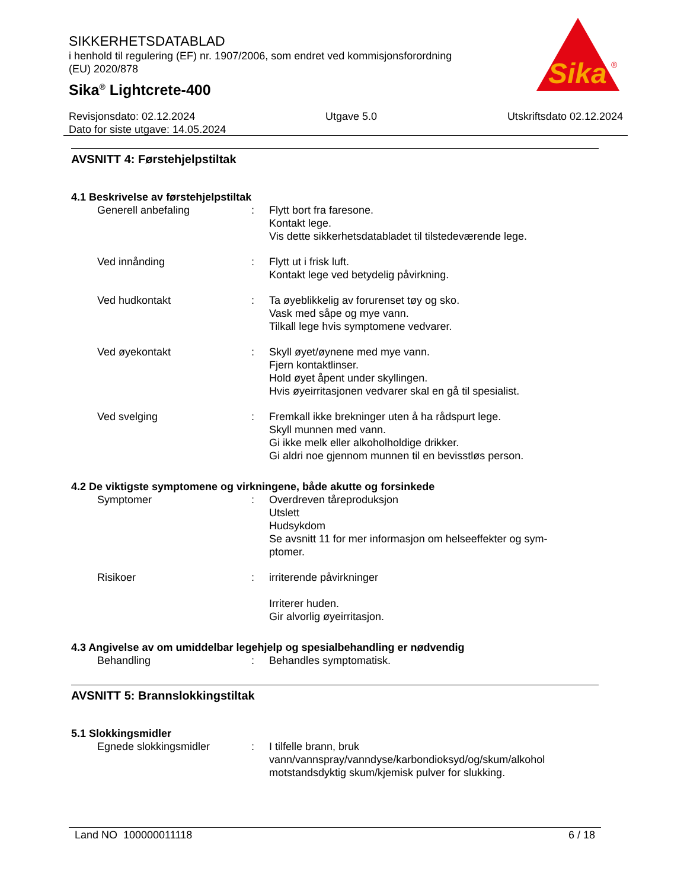SIKKERHETSDATABLAD
i henhold til regulering (EF) nr. 1907/2006, som endret ved kommisjonsforordning (EU) 2020/878
Sika<sup>®</sup> Lightcrete-400
Sika
®
Revisjonsdato: 02.12.2024 Utgave 5.0 Utskriftsdato 02.12.2024
Dato for siste utgave: 14.05.2024
AVSNITT 4: Førstehjelpstiltak
4.1 Beskrivelse av førstehjelpstiltak
Generell anbefaling : Flytt bort fra faresone.
Kontakt lege.
Vis dette sikkerhetsdatabladet til tilstedeværende lege.
Ved innånding : Flytt ut i frisk luft.
Kontakt lege ved betydelig påvirkning.
Ved hudkontakt : Ta øyeblikkelig av forurenset tøy og sko.
Vask med såpe og mye vann.
Tilkall lege hvis symptomene vedvarer.
Ved øyekontakt : Skyll øyet/øynene med mye vann.
Fjern kontaktlinser.
Hold øyet åpent under skyllingen.
Hvis øyeirritasjonen vedvarer skal en gå til spesialist.
Ved svelging : Fremkall ikke brekninger uten å ha rådspurt lege.
Skyll munnen med vann.
Gi ikke melk eller alkoholholdige drikker.
Gi aldri noe gjennom munnen til en bevisstløs person.
4.2 De viktigste symptomene og virkningene, både akutte og forsinkede
Symptomer : Overdreven tåreproduksjon
Utslett
Hudsykdom
Se avsnitt 11 for mer informasjon om helseeffekter og sym-
ptomer.
Risikoer : irriterende påvirkninger
Irriterer huden.
Gir alvorlig øyeirritasjon.
4.3 Angivelse av om umiddelbar legehjelp og spesialbehandling er nødvendig
Behandling : Behandles symptomatisk.
AVSNITT 5: Brannslokkingstiltak
5.1 Slokkingsmidler
Egnede slokkingsmidler : I tilfelle brann, bruk
vann/vannspray/vanndyse/karbondioksyd/og/skum/alkohol
motstandsdyktig skum/kjemisk pulver for slukking.
Land NO 100000011118 6 / 18